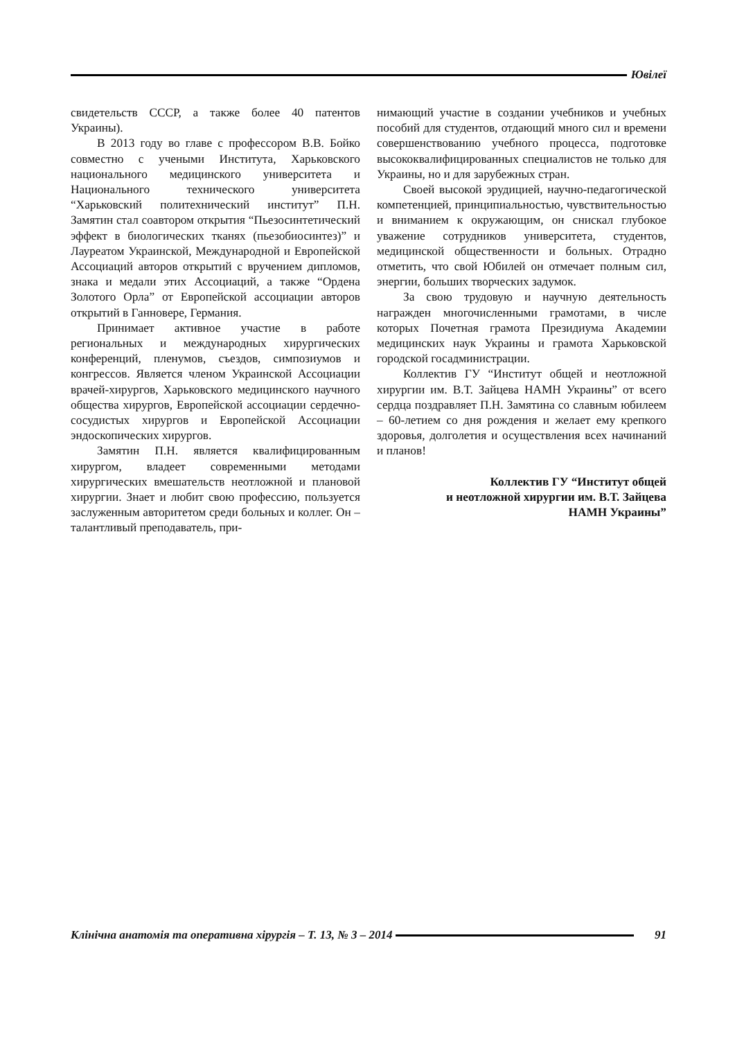Ювілеї
свидетельств СССР, а также более 40 патентов Украины).
В 2013 году во главе с профессором В.В. Бойко совместно с учеными Института, Харьковского национального медицинского университета и Национального технического университета “Харьковский политехнический институт” П.Н. Замятин стал соавтором открытия “Пьезосинтетический эффект в биологических тканях (пьезобиосинтез)” и Лауреатом Украинской, Международной и Европейской Ассоциаций авторов открытий с вручением дипломов, знака и медали этих Ассоциаций, а также “Ордена Золотого Орла” от Европейской ассоциации авторов открытий в Ганновере, Германия.
Принимает активное участие в работе региональных и международных хирургических конференций, пленумов, съездов, симпозиумов и конгрессов. Является членом Украинской Ассоциации врачей-хирургов, Харьковского медицинского научного общества хирургов, Европейской ассоциации сердечно-сосудистых хирургов и Европейской Ассоциации эндоскопических хирургов.
Замятин П.Н. является квалифицированным хирургом, владеет современными методами хирургических вмешательств неотложной и плановой хирургии. Знает и любит свою профессию, пользуется заслуженным авторитетом среди больных и коллег. Он – талантливый преподаватель, при-
нимающий участие в создании учебников и учебных пособий для студентов, отдающий много сил и времени совершенствованию учебного процесса, подготовке высококвалифицированных специалистов не только для Украины, но и для зарубежных стран.
Своей высокой эрудицией, научно-педагогической компетенцией, принципиальностью, чувствительностью и вниманием к окружающим, он снискал глубокое уважение сотрудников университета, студентов, медицинской общественности и больных. Отрадно отметить, что свой Юбилей он отмечает полным сил, энергии, больших творческих задумок.
За свою трудовую и научную деятельность награжден многочисленными грамотами, в числе которых Почетная грамота Президиума Академии медицинских наук Украины и грамота Харьковской городской госадминистрации.
Коллектив ГУ “Институт общей и неотложной хирургии им. В.Т. Зайцева НАМН Украины” от всего сердца поздравляет П.Н. Замятина со славным юбилеем – 60-летием со дня рождения и желает ему крепкого здоровья, долголетия и осуществления всех начинаний и планов!
Коллектив ГУ “Институт общей
и неотложной хирургии им. В.Т. Зайцева
НАМН Украины”
Клінічна анатомія та оперативна хірургія – Т. 13, № 3 – 2014
91